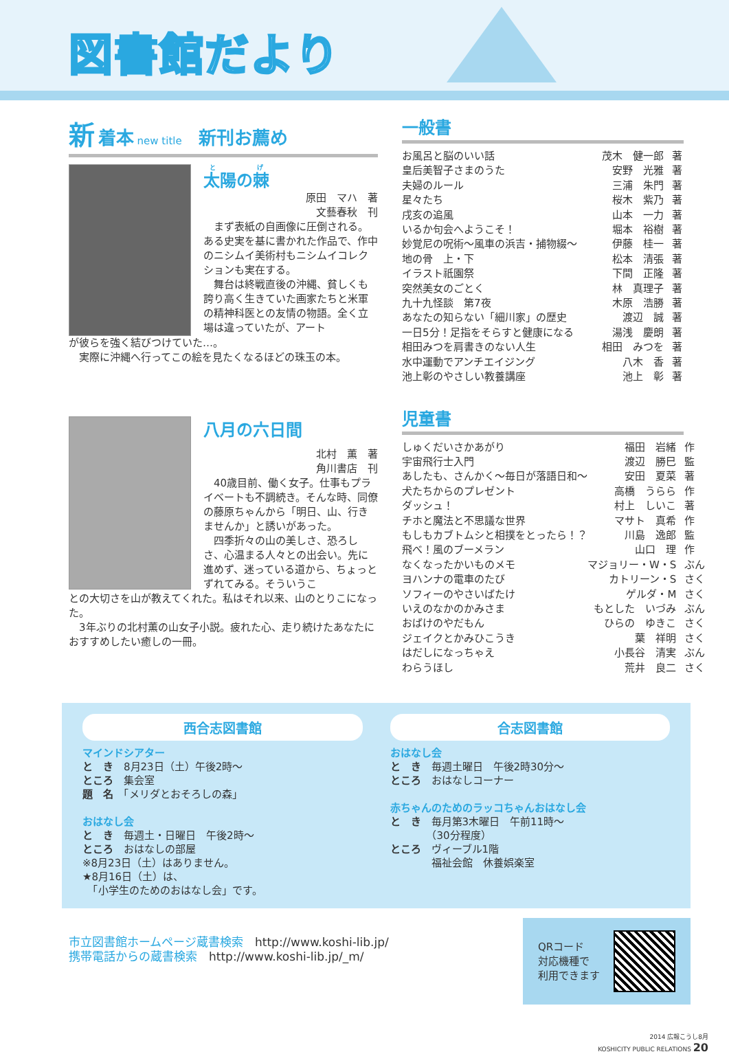図書館だより
新 着本 new title 新刊お薦め
太陽の棘
原田　マハ　著
文藝春秋　刊
　まず表紙の自画像に圧倒される。ある史実を基に書かれた作品で、作中のニシムイ美術村もニシムイコレクションも実在する。
　舞台は終戦直後の沖縄、貧しくも誇り高く生きていた画家たちと米軍の精神科医との友情の物語。全く立場は違っていたが、アート
が彼らを強く結びつけていた…。
　実際に沖縄へ行ってこの絵を見たくなるほどの珠玉の本。
八月の六日間
北村　薫　著
角川書店　刊
　40歳目前、働く女子。仕事もプライベートも不調続き。そんな時、同僚の藤原ちゃんから「明日、山、行きませんか」と誘いがあった。
　四季折々の山の美しさ、恐ろしさ、心温まる人々との出会い。先に進めず、迷っている道から、ちょっとずれてみる。そういうこ
との大切さを山が教えてくれた。私はそれ以来、山のとりこになった。
　3年ぶりの北村薫の山女子小説。疲れた心、走り続けたあなたにおすすめしたい癒しの一冊。
一般書
| お風呂と脳のいい話 | 茂木 健一郎 | 著 |
| 皇后美智子さまのうた | 安野 光雅 | 著 |
| 夫婦のルール | 三浦 朱門 | 著 |
| 星々たち | 桜木 紫乃 | 著 |
| 戌亥の追風 | 山本 一力 | 著 |
| いるか句会へようこそ！ | 堀本 裕樹 | 著 |
| 妙覚尼の呪術～風車の浜吉・捕物綴～ | 伊藤 桂一 | 著 |
| 地の骨 上・下 | 松本 清張 | 著 |
| イラスト祇園祭 | 下間 正隆 | 著 |
| 突然美女のごとく | 林 真理子 | 著 |
| 九十九怪談 第7夜 | 木原 浩勝 | 著 |
| あなたの知らない「細川家」の歴史 | 渡辺 誠 | 著 |
| 一日5分！足指をそらすと健康になる | 湯浅 慶朗 | 著 |
| 相田みつを肩書きのない人生 | 相田 みつを | 著 |
| 水中運動でアンチエイジング | 八木 香 | 著 |
| 池上彰のやさしい教養講座 | 池上 彰 | 著 |
児童書
| しゅくだいさかあがり | 福田 岩緒 | 作 |
| 宇宙飛行士入門 | 渡辺 勝巳 | 監 |
| あしたも、さんかく～毎日が落語日和～ | 安田 夏菜 | 著 |
| 犬たちからのプレゼント | 高橋 うらら | 作 |
| ダッシュ！ | 村上 しいこ | 著 |
| チホと魔法と不思議な世界 | マサト 真希 | 作 |
| もしもカブトムシと相撲をとったら！？ | 川島 逸郎 | 監 |
| 飛べ！風のブーメラン | 山口 理 | 作 |
| なくなったかいものメモ | マジョリー・W・S | ぶん |
| ヨハンナの電車のたび | カトリーン・S | さく |
| ソフィーのやさいばたけ | ゲルダ・M | さく |
| いえのなかのかみさま | もとした いづみ | ぶん |
| おばけのやだもん | ひらの ゆきこ | さく |
| ジェイクとかみひこうき | 葉 祥明 | さく |
| はだしになっちゃえ | 小長谷 清実 | ぶん |
| わらうほし | 荒井 良二 | さく |
西合志図書館
マインドシアター
と　き　8月23日（土）午後2時～
ところ　集会室
題　名　「メリダとおそろしの森」
おはなし会
と　き　毎週土・日曜日　午後2時～
ところ　おはなしの部屋
※8月23日（土）はありません。
★8月16日（土）は、
　「小学生のためのおはなし会」です。
合志図書館
おはなし会
と　き　毎週土曜日　午後2時30分～
ところ　おはなしコーナー
赤ちゃんのためのラッコちゃんおはなし会
と　き　毎月第3木曜日　午前11時～
　　　　（30分程度）
ところ　ヴィーブル1階
　　　　福祉会館　休養娯楽室
市立図書館ホームページ蔵書検索　http://www.koshi-lib.jp/
携帯電話からの蔵書検索　http://www.koshi-lib.jp/_m/
QRコード
対応機種で
利用できます
2014 広報こうし8月
KOSHICITY PUBLIC RELATIONS 20